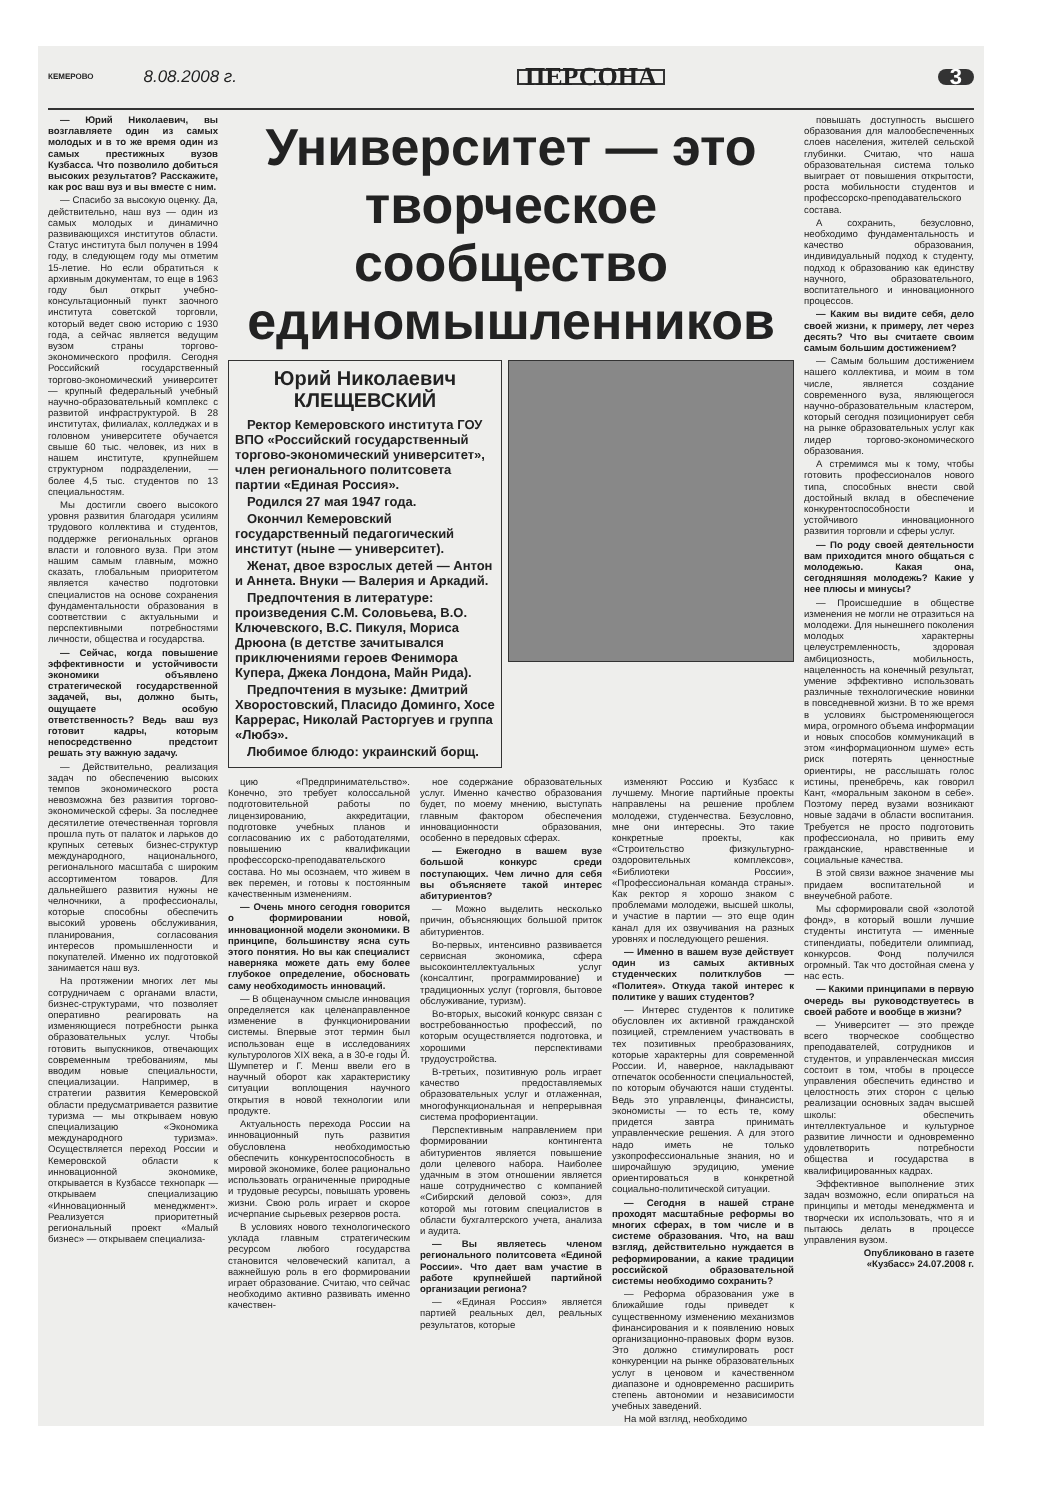КЕМЕРОВО 8.08.2008 г. ПЕРСОНА 3
— Юрий Николаевич, вы возглавляете один из самых молодых и в то же время один из самых престижных вузов Кузбасса. Что позволило добиться высоких результатов? Расскажите, как рос ваш вуз и вы вместе с ним.
— Спасибо за высокую оценку. Да, действительно, наш вуз — один из самых молодых и динамично развивающихся институтов области. Статус института был получен в 1994 году, в следующем году мы отметим 15-летие. Но если обратиться к архивным документам, то еще в 1963 году был открыт учебно-консультационный пункт заочного института советской торговли, который ведет свою историю с 1930 года, а сейчас является ведущим вузом страны торгово-экономического профиля. Сегодня Российский государственный торгово-экономический университет — крупный федеральный учебный научно-образовательный комплекс с развитой инфраструктурой. В 28 институтах, филиалах, колледжах и в головном университете обучается свыше 60 тыс. человек, из них в нашем институте, крупнейшем структурном подразделении, — более 4,5 тыс. студентов по 13 специальностям.
Мы достигли своего высокого уровня развития благодаря усилиям трудового коллектива и студентов, поддержке региональных органов власти и головного вуза. При этом нашим самым главным, можно сказать, глобальным приоритетом является качество подготовки специалистов на основе сохранения фундаментальности образования в соответствии с актуальными и перспективными потребностями личности, общества и государства.
— Сейчас, когда повышение эффективности и устойчивости экономики объявлено стратегической государственной задачей, вы, должно быть, ощущаете особую ответственность? Ведь ваш вуз готовит кадры, которым непосредственно предстоит решать эту важную задачу.
— Действительно, реализация задач по обеспечению высоких темпов экономического роста невозможна без развития торгово-экономической сферы. За последнее десятилетие отечественная торговля прошла путь от палаток и ларьков до крупных сетевых бизнес-структур международного, национального, регионального масштаба с широким ассортиментом товаров. Для дальнейшего развития нужны не челночники, а профессионалы, которые способны обеспечить высокий уровень обслуживания, планирования, согласования интересов промышленности и покупателей. Именно их подготовкой занимается наш вуз.
На протяжении многих лет мы сотрудничаем с органами власти, бизнес-структурами, что позволяет оперативно реагировать на изменяющиеся потребности рынка образовательных услуг. Чтобы готовить выпускников, отвечающих современным требованиям, мы вводим новые специальности, специализации. Например, в стратегии развития Кемеровской области предусматривается развитие туризма — мы открываем новую специализацию «Экономика международного туризма». Осуществляется переход России и Кемеровской области к инновационной экономике, открывается в Кузбассе технопарк — открываем специализацию «Инновационный менеджмент». Реализуется приоритетный региональный проект «Малый бизнес» — открываем специализа-
Университет — это творческое сообщество единомышленников
Юрий Николаевич КЛЕЩЕВСКИЙ
Ректор Кемеровского института ГОУ ВПО «Российский государственный торгово-экономический университет», член регионального политсовета партии «Единая Россия».
Родился 27 мая 1947 года.
Окончил Кемеровский государственный педагогический институт (ныне — университет).
Женат, двое взрослых детей — Антон и Аннета. Внуки — Валерия и Аркадий.
Предпочтения в литературе: произведения С.М. Соловьева, В.О. Ключевского, В.С. Пикуля, Мориса Дрюона (в детстве зачитывался приключениями героев Фенимора Купера, Джека Лондона, Майн Рида).
Предпочтения в музыке: Дмитрий Хворостовский, Пласидо Доминго, Хосе Каррерас, Николай Расторгуев и группа «Любэ».
Любимое блюдо: украинский борщ.
цию «Предпринимательство». Конечно, это требует колоссальной подготовительной работы по лицензированию, аккредитации, подготовке учебных планов и согласованию их с работодателями, повышению квалификации профессорско-преподавательского состава. Но мы осознаем, что живем в век перемен, и готовы к постоянным качественным изменениям.
— Очень много сегодня говорится о формировании новой, инновационной модели экономики. В принципе, большинству ясна суть этого понятия. Но вы как специалист наверняка можете дать ему более глубокое определение, обосновать саму необходимость инноваций.
— В общенаучном смысле инновация определяется как целенаправленное изменение в функционировании системы. Впервые этот термин был использован еще в исследованиях культурологов XIX века, а в 30-е годы Й. Шумпетер и Г. Менш ввели его в научный оборот как характеристику ситуации воплощения научного открытия в новой технологии или продукте.
Актуальность перехода России на инновационный путь развития обусловлена необходимостью обеспечить конкурентоспособность в мировой экономике, более рационально использовать ограниченные природные и трудовые ресурсы, повышать уровень жизни. Свою роль играет и скорое исчерпание сырьевых резервов роста.
В условиях нового технологического уклада главным стратегическим ресурсом любого государства становится человеческий капитал, а важнейшую роль в его формировании играет образование. Считаю, что сейчас необходимо активно развивать именно качествен-
ное содержание образовательных услуг. Именно качество образования будет, по моему мнению, выступать главным фактором обеспечения инновационности образования, особенно в передовых сферах.
— Ежегодно в вашем вузе большой конкурс среди поступающих. Чем лично для себя вы объясняете такой интерес абитуриентов?
— Можно выделить несколько причин, объясняющих большой приток абитуриентов.
Во-первых, интенсивно развивается сервисная экономика, сфера высокоинтеллектуальных услуг (консалтинг, программирование) и традиционных услуг (торговля, бытовое обслуживание, туризм).
Во-вторых, высокий конкурс связан с востребованностью профессий, по которым осуществляется подготовка, и хорошими перспективами трудоустройства.
В-третьих, позитивную роль играет качество предоставляемых образовательных услуг и отлаженная, многофункциональная и непрерывная система профориентации.
Перспективным направлением при формировании контингента абитуриентов является повышение доли целевого набора. Наиболее удачным в этом отношении является наше сотрудничество с компанией «Сибирский деловой союз», для которой мы готовим специалистов в области бухгалтерского учета, анализа и аудита.
— Вы являетесь членом регионального политсовета «Единой России». Что дает вам участие в работе крупнейшей партийной организации региона?
— «Единая Россия» является партией реальных дел, реальных результатов, которые
изменяют Россию и Кузбасс к лучшему. Многие партийные проекты направлены на решение проблем молодежи, студенчества. Безусловно, мне они интересны. Это такие конкретные проекты, как «Строительство физкультурно-оздоровительных комплексов», «Библиотеки России», «Профессиональная команда страны». Как ректор я хорошо знаком с проблемами молодежи, высшей школы, и участие в партии — это еще один канал для их озвучивания на разных уровнях и последующего решения.
— Именно в вашем вузе действует один из самых активных студенческих политклубов — «Политея». Откуда такой интерес к политике у ваших студентов?
— Интерес студентов к политике обусловлен их активной гражданской позицией, стремлением участвовать в тех позитивных преобразованиях, которые характерны для современной России. И, наверное, накладывают отпечаток особенности специальностей, по которым обучаются наши студенты. Ведь это управленцы, финансисты, экономисты — то есть те, кому придется завтра принимать управленческие решения. А для этого надо иметь не только узкопрофессиональные знания, но и широчайшую эрудицию, умение ориентироваться в конкретной социально-политической ситуации.
— Сегодня в нашей стране проходят масштабные реформы во многих сферах, в том числе и в системе образования. Что, на ваш взгляд, действительно нуждается в реформировании, а какие традиции российской образовательной системы необходимо сохранить?
— Реформа образования уже в ближайшие годы приведет к существенному изменению механизмов финансирования и к появлению новых организационно-правовых форм вузов. Это должно стимулировать рост конкуренции на рынке образовательных услуг в ценовом и качественном диапазоне и одновременно расширить степень автономии и независимости учебных заведений.
На мой взгляд, необходимо
повышать доступность высшего образования для малообеспеченных слоев населения, жителей сельской глубинки. Считаю, что наша образовательная система только выиграет от повышения открытости, роста мобильности студентов и профессорско-преподавательского состава.
А сохранить, безусловно, необходимо фундаментальность и качество образования, индивидуальный подход к студенту, подход к образованию как единству научного, образовательного, воспитательного и инновационного процессов.
— Каким вы видите себя, дело своей жизни, к примеру, лет через десять? Что вы считаете своим самым большим достижением?
— Самым большим достижением нашего коллектива, и моим в том числе, является создание современного вуза, являющегося научно-образовательным кластером, который сегодня позиционирует себя на рынке образовательных услуг как лидер торгово-экономического образования.
А стремимся мы к тому, чтобы готовить профессионалов нового типа, способных внести свой достойный вклад в обеспечение конкурентоспособности и устойчивого инновационного развития торговли и сферы услуг.
— По роду своей деятельности вам приходится много общаться с молодежью. Какая она, сегодняшняя молодежь? Какие у нее плюсы и минусы?
— Происшедшие в обществе изменения не могли не отразиться на молодежи. Для нынешнего поколения молодых характерны целеустремленность, здоровая амбициозность, мобильность, нацеленность на конечный результат, умение эффективно использовать различные технологические новинки в повседневной жизни. В то же время в условиях быстроменяющегося мира, огромного объема информации и новых способов коммуникаций в этом «информационном шуме» есть риск потерять ценностные ориентиры, не расслышать голос истины, пренебречь, как говорил Кант, «моральным законом в себе». Поэтому перед вузами возникают новые задачи в области воспитания. Требуется не просто подготовить профессионала, но привить ему гражданские, нравственные и социальные качества.
В этой связи важное значение мы придаем воспитательной и внеучебной работе.
Мы сформировали свой «золотой фонд», в который вошли лучшие студенты института — именные стипендиаты, победители олимпиад, конкурсов. Фонд получился огромный. Так что достойная смена у нас есть.
— Какими принципами в первую очередь вы руководствуетесь в своей работе и вообще в жизни?
— Университет — это прежде всего творческое сообщество преподавателей, сотрудников и студентов, и управленческая миссия состоит в том, чтобы в процессе управления обеспечить единство и целостность этих сторон с целью реализации основных задач высшей школы: обеспечить интеллектуальное и культурное развитие личности и одновременно удовлетворить потребности общества и государства в квалифицированных кадрах.
Эффективное выполнение этих задач возможно, если опираться на принципы и методы менеджмента и творчески их использовать, что я и пытаюсь делать в процессе управления вузом.
Опубликовано в газете «Кузбасс» 24.07.2008 г.